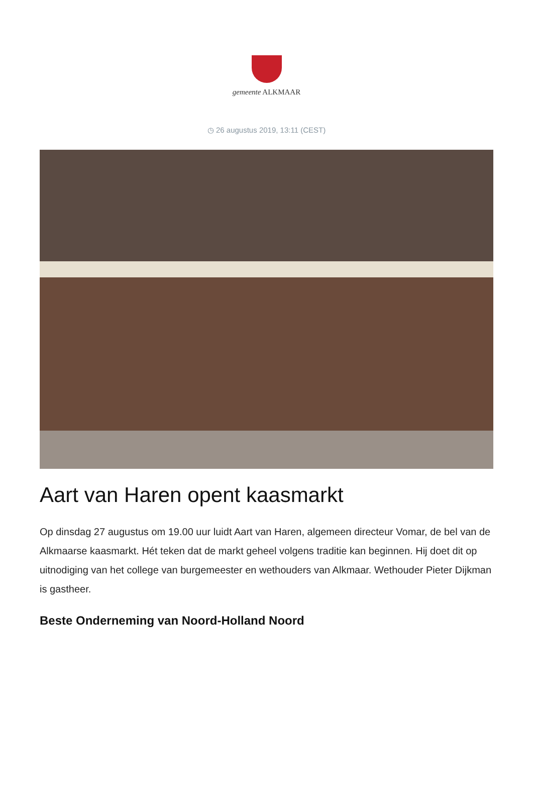gemeente ALKMAAR
◷ 26 augustus 2019, 13:11 (CEST)
Aart van Haren opent kaasmarkt
Op dinsdag 27 augustus om 19.00 uur luidt Aart van Haren, algemeen directeur Vomar, de bel van de Alkmaarse kaasmarkt. Hét teken dat de markt geheel volgens traditie kan beginnen. Hij doet dit op uitnodiging van het college van burgemeester en wethouders van Alkmaar. Wethouder Pieter Dijkman is gastheer.
Beste Onderneming van Noord-Holland Noord